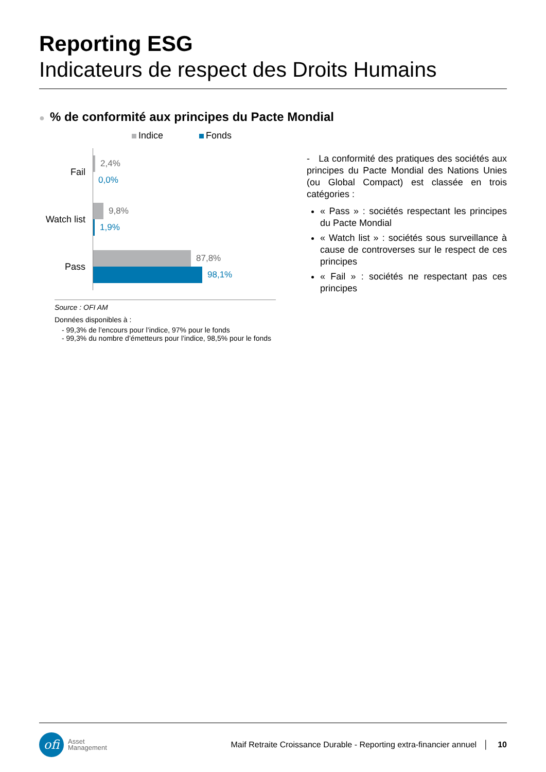Reporting ESG
Indicateurs de respect des Droits Humains
●% de conformité aux principes du Pacte Mondial
Indice Fonds
Fail
2,4%
0,0%
Watch list
9,8%
1,9%
Pass
87,8%
98,1%
Source : OFI AM
Données disponibles à :
- 99,3% de l’encours pour l’indice, 97% pour le fonds
- 99,3% du nombre d’émetteurs pour l’indice, 98,5% pour le fonds
- La conformité des pratiques des sociétés aux principes du Pacte Mondial des Nations Unies (ou Global Compact) est classée en trois catégories :
« Pass » : sociétés respectant les principes du Pacte Mondial
« Watch list » : sociétés sous surveillance à cause de controverses sur le respect de ces principes
« Fail » : sociétés ne respectant pas ces principes
ofi
Asset
Management
Maif Retraite Croissance Durable - Reporting extra-financier annuel │ 10